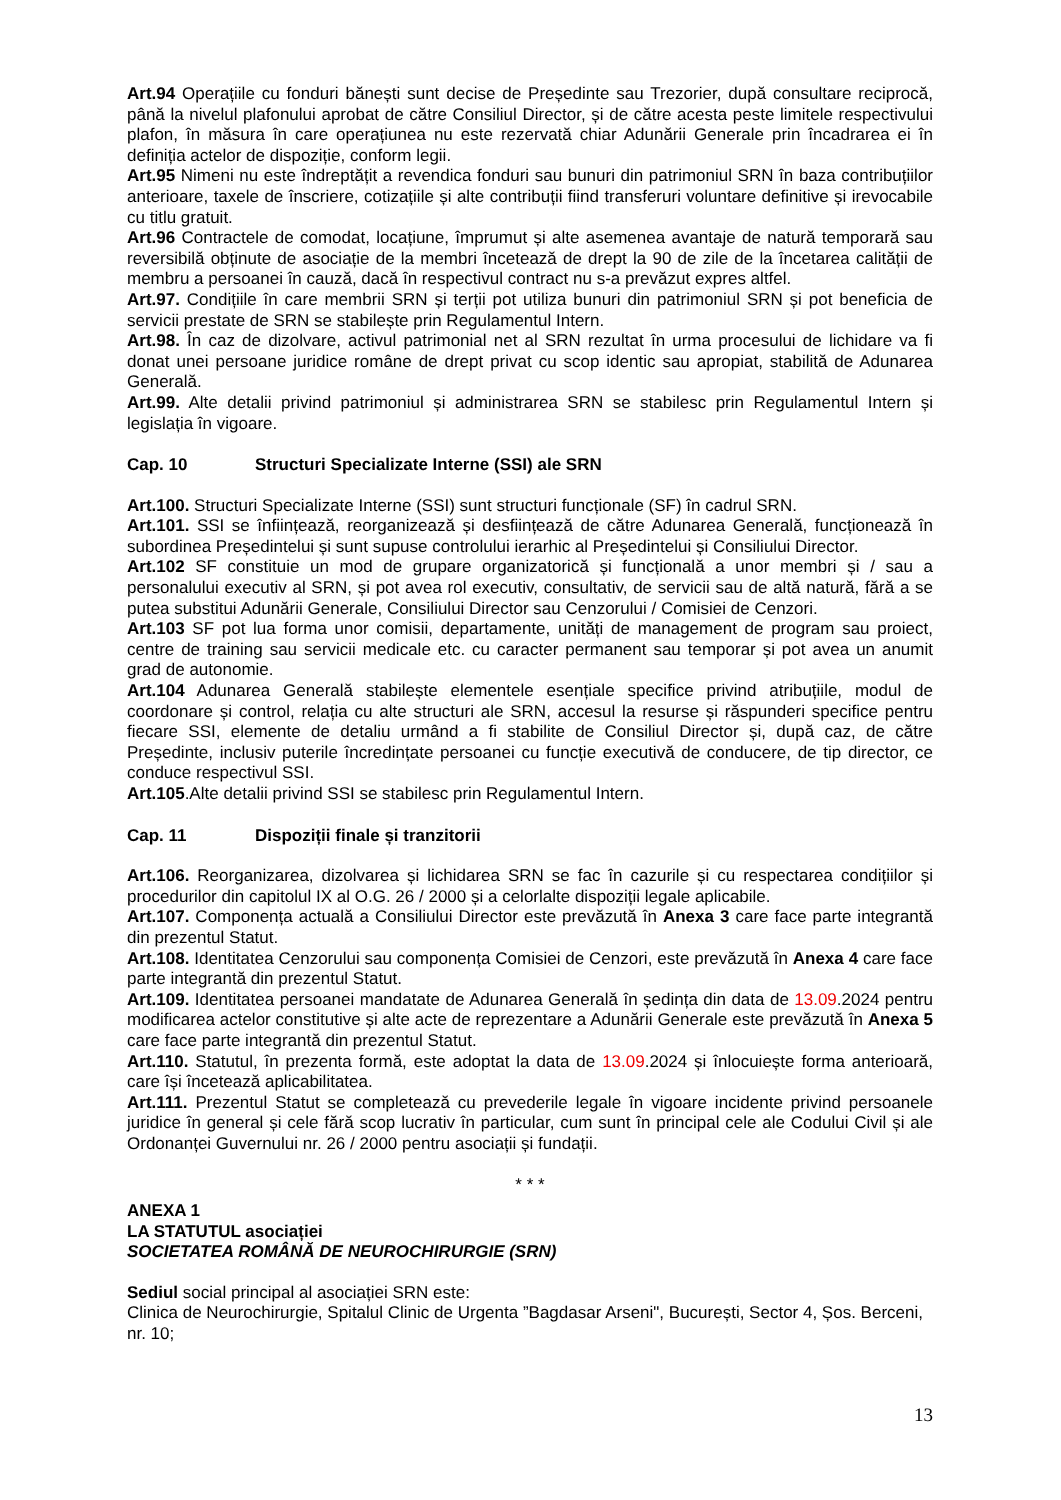Art.94 Operațiile cu fonduri bănești sunt decise de Președinte sau Trezorier, după consultare reciprocă, până la nivelul plafonului aprobat de către Consiliul Director, și de către acesta peste limitele respectivului plafon, în măsura în care operațiunea nu este rezervată chiar Adunării Generale prin încadrarea ei în definiția actelor de dispoziție, conform legii.
Art.95 Nimeni nu este îndreptățit a revendica fonduri sau bunuri din patrimoniul SRN în baza contribuțiilor anterioare, taxele de înscriere, cotizațiile și alte contribuții fiind transferuri voluntare definitive și irevocabile cu titlu gratuit.
Art.96 Contractele de comodat, locațiune, împrumut și alte asemenea avantaje de natură temporară sau reversibilă obținute de asociație de la membri încetează de drept la 90 de zile de la încetarea calității de membru a persoanei în cauză, dacă în respectivul contract nu s-a prevăzut expres altfel.
Art.97. Condițiile în care membrii SRN și terții pot utiliza bunuri din patrimoniul SRN și pot beneficia de servicii prestate de SRN se stabilește prin Regulamentul Intern.
Art.98. În caz de dizolvare, activul patrimonial net al SRN rezultat în urma procesului de lichidare va fi donat unei persoane juridice române de drept privat cu scop identic sau apropiat, stabilită de Adunarea Generală.
Art.99. Alte detalii privind patrimoniul și administrarea SRN se stabilesc prin Regulamentul Intern și legislația în vigoare.
Cap. 10 Structuri Specializate Interne (SSI) ale SRN
Art.100. Structuri Specializate Interne (SSI) sunt structuri funcționale (SF) în cadrul SRN.
Art.101. SSI se înființează, reorganizează și desființează de către Adunarea Generală, funcționează în subordinea Președintelui și sunt supuse controlului ierarhic al Președintelui și Consiliului Director.
Art.102 SF constituie un mod de grupare organizatorică și funcțională a unor membri și / sau a personalului executiv al SRN, și pot avea rol executiv, consultativ, de servicii sau de altă natură, fără a se putea substitui Adunării Generale, Consiliului Director sau Cenzorului / Comisiei de Cenzori.
Art.103 SF pot lua forma unor comisii, departamente, unități de management de program sau proiect, centre de training sau servicii medicale etc. cu caracter permanent sau temporar și pot avea un anumit grad de autonomie.
Art.104 Adunarea Generală stabilește elementele esențiale specifice privind atribuțiile, modul de coordonare și control, relația cu alte structuri ale SRN, accesul la resurse și răspunderi specifice pentru fiecare SSI, elemente de detaliu urmând a fi stabilite de Consiliul Director și, după caz, de către Președinte, inclusiv puterile încredințate persoanei cu funcție executivă de conducere, de tip director, ce conduce respectivul SSI.
Art.105.Alte detalii privind SSI se stabilesc prin Regulamentul Intern.
Cap. 11 Dispoziții finale și tranzitorii
Art.106. Reorganizarea, dizolvarea și lichidarea SRN se fac în cazurile și cu respectarea condițiilor și procedurilor din capitolul IX al O.G. 26 / 2000 și a celorlalte dispoziții legale aplicabile.
Art.107. Componența actuală a Consiliului Director este prevăzută în Anexa 3 care face parte integrantă din prezentul Statut.
Art.108. Identitatea Cenzorului sau componența Comisiei de Cenzori, este prevăzută în Anexa 4 care face parte integrantă din prezentul Statut.
Art.109. Identitatea persoanei mandatate de Adunarea Generală în ședința din data de 13.09.2024 pentru modificarea actelor constitutive și alte acte de reprezentare a Adunării Generale este prevăzută în Anexa 5 care face parte integrantă din prezentul Statut.
Art.110. Statutul, în prezenta formă, este adoptat la data de 13.09.2024 și înlocuiește forma anterioară, care își încetează aplicabilitatea.
Art.111. Prezentul Statut se completează cu prevederile legale în vigoare incidente privind persoanele juridice în general și cele fără scop lucrativ în particular, cum sunt în principal cele ale Codului Civil și ale Ordonanței Guvernului nr. 26 / 2000 pentru asociații și fundații.
* * *
ANEXA 1
LA STATUTUL asociației
SOCIETATEA ROMÂNĂ DE NEUROCHIRURGIE (SRN)
Sediul social principal al asociației SRN este:
Clinica de Neurochirurgie, Spitalul Clinic de Urgenta ”Bagdasar Arseni", București, Sector 4, Șos. Berceni, nr. 10;
13